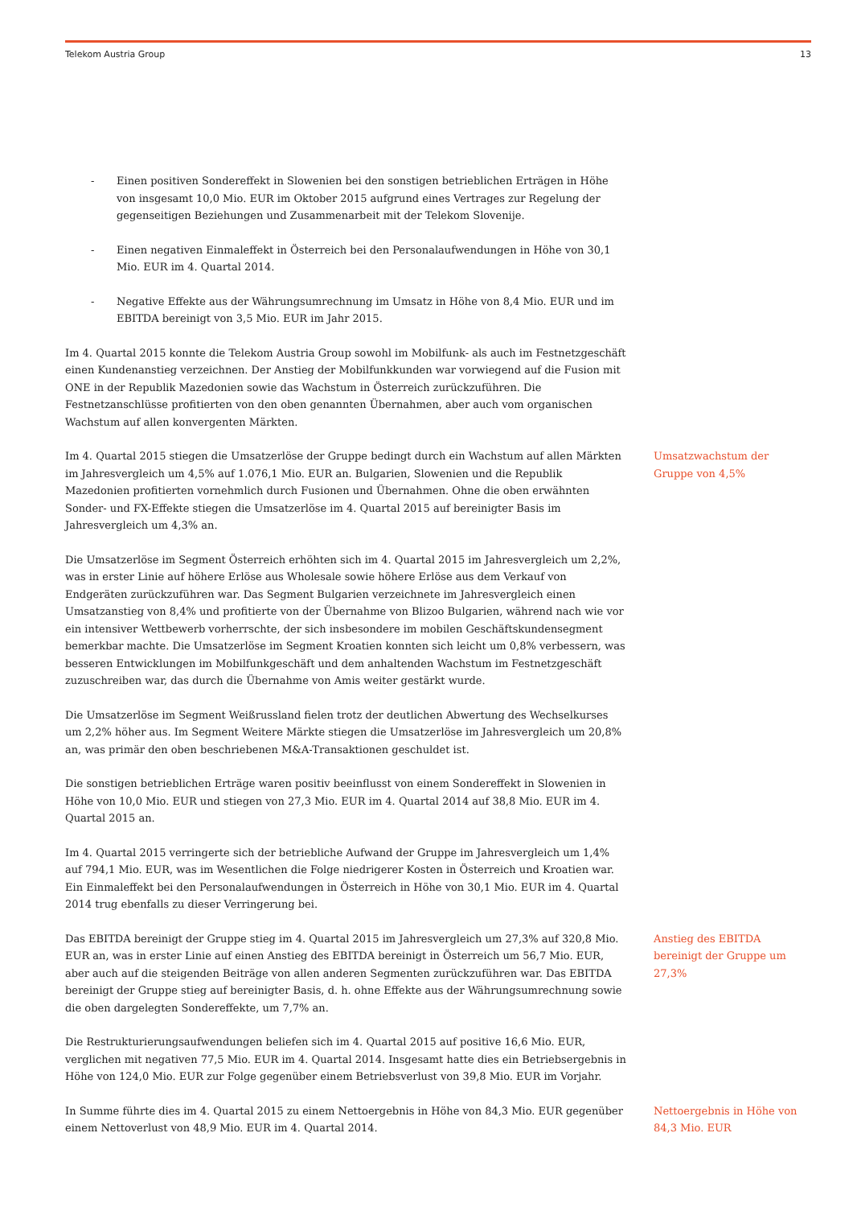Telekom Austria Group 13
- Einen positiven Sondereffekt in Slowenien bei den sonstigen betrieblichen Erträgen in Höhe von insgesamt 10,0 Mio. EUR im Oktober 2015 aufgrund eines Vertrages zur Regelung der gegenseitigen Beziehungen und Zusammenarbeit mit der Telekom Slovenije.
- Einen negativen Einmaleffekt in Österreich bei den Personalaufwendungen in Höhe von 30,1 Mio. EUR im 4. Quartal 2014.
- Negative Effekte aus der Währungsumrechnung im Umsatz in Höhe von 8,4 Mio. EUR und im EBITDA bereinigt von 3,5 Mio. EUR im Jahr 2015.
Im 4. Quartal 2015 konnte die Telekom Austria Group sowohl im Mobilfunk- als auch im Festnetzgeschäft einen Kundenanstieg verzeichnen. Der Anstieg der Mobilfunkkunden war vorwiegend auf die Fusion mit ONE in der Republik Mazedonien sowie das Wachstum in Österreich zurückzuführen. Die Festnetzanschlüsse profitierten von den oben genannten Übernahmen, aber auch vom organischen Wachstum auf allen konvergenten Märkten.
Im 4. Quartal 2015 stiegen die Umsatzerlöse der Gruppe bedingt durch ein Wachstum auf allen Märkten im Jahresvergleich um 4,5% auf 1.076,1 Mio. EUR an. Bulgarien, Slowenien und die Republik Mazedonien profitierten vornehmlich durch Fusionen und Übernahmen. Ohne die oben erwähnten Sonder- und FX-Effekte stiegen die Umsatzerlöse im 4. Quartal 2015 auf bereinigter Basis im Jahresvergleich um 4,3% an.
Umsatzwachstum der Gruppe von 4,5%
Die Umsatzerlöse im Segment Österreich erhöhten sich im 4. Quartal 2015 im Jahresvergleich um 2,2%, was in erster Linie auf höhere Erlöse aus Wholesale sowie höhere Erlöse aus dem Verkauf von Endgeräten zurückzuführen war. Das Segment Bulgarien verzeichnete im Jahresvergleich einen Umsatzanstieg von 8,4% und profitierte von der Übernahme von Blizoo Bulgarien, während nach wie vor ein intensiver Wettbewerb vorherrschte, der sich insbesondere im mobilen Geschäftskundensegment bemerkbar machte. Die Umsatzerlöse im Segment Kroatien konnten sich leicht um 0,8% verbessern, was besseren Entwicklungen im Mobilfunkgeschäft und dem anhaltenden Wachstum im Festnetzgeschäft zuzuschreiben war, das durch die Übernahme von Amis weiter gestärkt wurde.
Die Umsatzerlöse im Segment Weißrussland fielen trotz der deutlichen Abwertung des Wechselkurses um 2,2% höher aus. Im Segment Weitere Märkte stiegen die Umsatzerlöse im Jahresvergleich um 20,8% an, was primär den oben beschriebenen M&A-Transaktionen geschuldet ist.
Die sonstigen betrieblichen Erträge waren positiv beeinflusst von einem Sondereffekt in Slowenien in Höhe von 10,0 Mio. EUR und stiegen von 27,3 Mio. EUR im 4. Quartal 2014 auf 38,8 Mio. EUR im 4. Quartal 2015 an.
Im 4. Quartal 2015 verringerte sich der betriebliche Aufwand der Gruppe im Jahresvergleich um 1,4% auf 794,1 Mio. EUR, was im Wesentlichen die Folge niedrigerer Kosten in Österreich und Kroatien war. Ein Einmaleffekt bei den Personalaufwendungen in Österreich in Höhe von 30,1 Mio. EUR im 4. Quartal 2014 trug ebenfalls zu dieser Verringerung bei.
Das EBITDA bereinigt der Gruppe stieg im 4. Quartal 2015 im Jahresvergleich um 27,3% auf 320,8 Mio. EUR an, was in erster Linie auf einen Anstieg des EBITDA bereinigt in Österreich um 56,7 Mio. EUR, aber auch auf die steigenden Beiträge von allen anderen Segmenten zurückzuführen war. Das EBITDA bereinigt der Gruppe stieg auf bereinigter Basis, d. h. ohne Effekte aus der Währungsumrechnung sowie die oben dargelegten Sondereffekte, um 7,7% an.
Anstieg des EBITDA bereinigt der Gruppe um 27,3%
Die Restrukturierungsaufwendungen beliefen sich im 4. Quartal 2015 auf positive 16,6 Mio. EUR, verglichen mit negativen 77,5 Mio. EUR im 4. Quartal 2014. Insgesamt hatte dies ein Betriebsergebnis in Höhe von 124,0 Mio. EUR zur Folge gegenüber einem Betriebsverlust von 39,8 Mio. EUR im Vorjahr.
In Summe führte dies im 4. Quartal 2015 zu einem Nettoergebnis in Höhe von 84,3 Mio. EUR gegenüber einem Nettoverlust von 48,9 Mio. EUR im 4. Quartal 2014.
Nettoergebnis in Höhe von 84,3 Mio. EUR